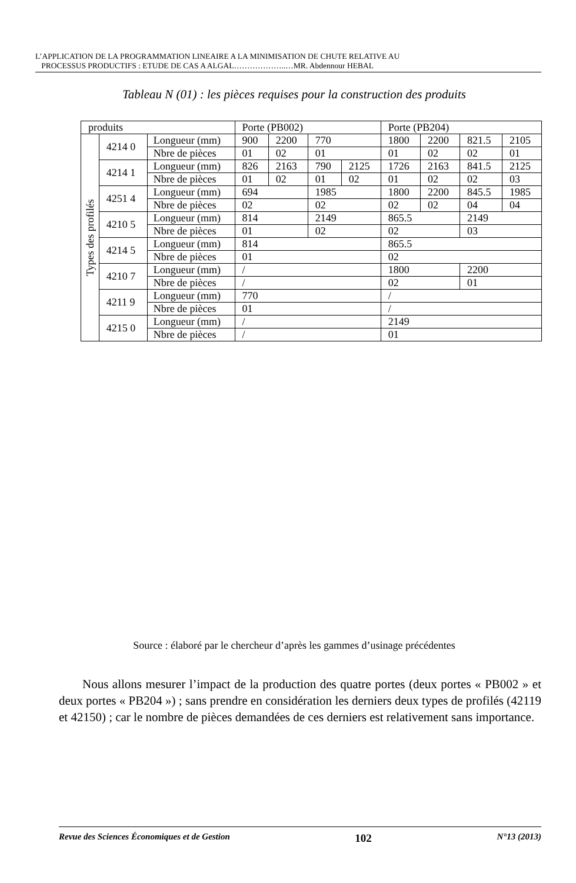L’APPLICATION DE LA PROGRAMMATION LINEAIRE A LA MINIMISATION DE CHUTE RELATIVE AU
PROCESSUS PRODUCTIFS : ETUDE DE CAS A ALGAL………………..…MR. Abdennour HEBAL
Tableau N (01) : les pièces requises pour la construction des produits
| produits | | | Porte (PB002) | | | | Porte (PB204) | | | |
| Types des profilés | 4214 0 | Longueur (mm) | 900 | 2200 | 770 | | 1800 | 2200 | 821.5 | 2105 |
| | | Nbre de pièces | 01 | 02 | 01 | | 01 | 02 | 02 | 01 |
| | 4214 1 | Longueur (mm) | 826 | 2163 | 790 | 2125 | 1726 | 2163 | 841.5 | 2125 |
| | | Nbre de pièces | 01 | 02 | 01 | 02 | 01 | 02 | 02 | 03 |
| | 4251 4 | Longueur (mm) | 694 | | 1985 | | 1800 | 2200 | 845.5 | 1985 |
| | | Nbre de pièces | 02 | | 02 | | 02 | 02 | 04 | 04 |
| | 4210 5 | Longueur (mm) | 814 | | 2149 | | 865.5 | | 2149 | |
| | | Nbre de pièces | 01 | | 02 | | 02 | | 03 | |
| | 4214 5 | Longueur (mm) | 814 | | | | 865.5 | | | |
| | | Nbre de pièces | 01 | | | | 02 | | | |
| | 4210 7 | Longueur (mm) | / | | | | 1800 | | 2200 | |
| | | Nbre de pièces | / | | | | 02 | | 01 | |
| | 4211 9 | Longueur (mm) | 770 | | | | / | | | |
| | | Nbre de pièces | 01 | | | | / | | | |
| | 4215 0 | Longueur (mm) | / | | | | 2149 | | | |
| | | Nbre de pièces | / | | | | 01 | | | |
Source : élaboré par le chercheur d’après les gammes d’usinage précédentes
Nous allons mesurer l’impact de la production des quatre portes (deux portes « PB002 » et deux portes « PB204 ») ; sans prendre en considération les derniers deux types de profilés (42119 et 42150) ; car le nombre de pièces demandées de ces derniers est relativement sans importance.
Revue des Sciences Économiques et de Gestion 102 N°13 (2013)